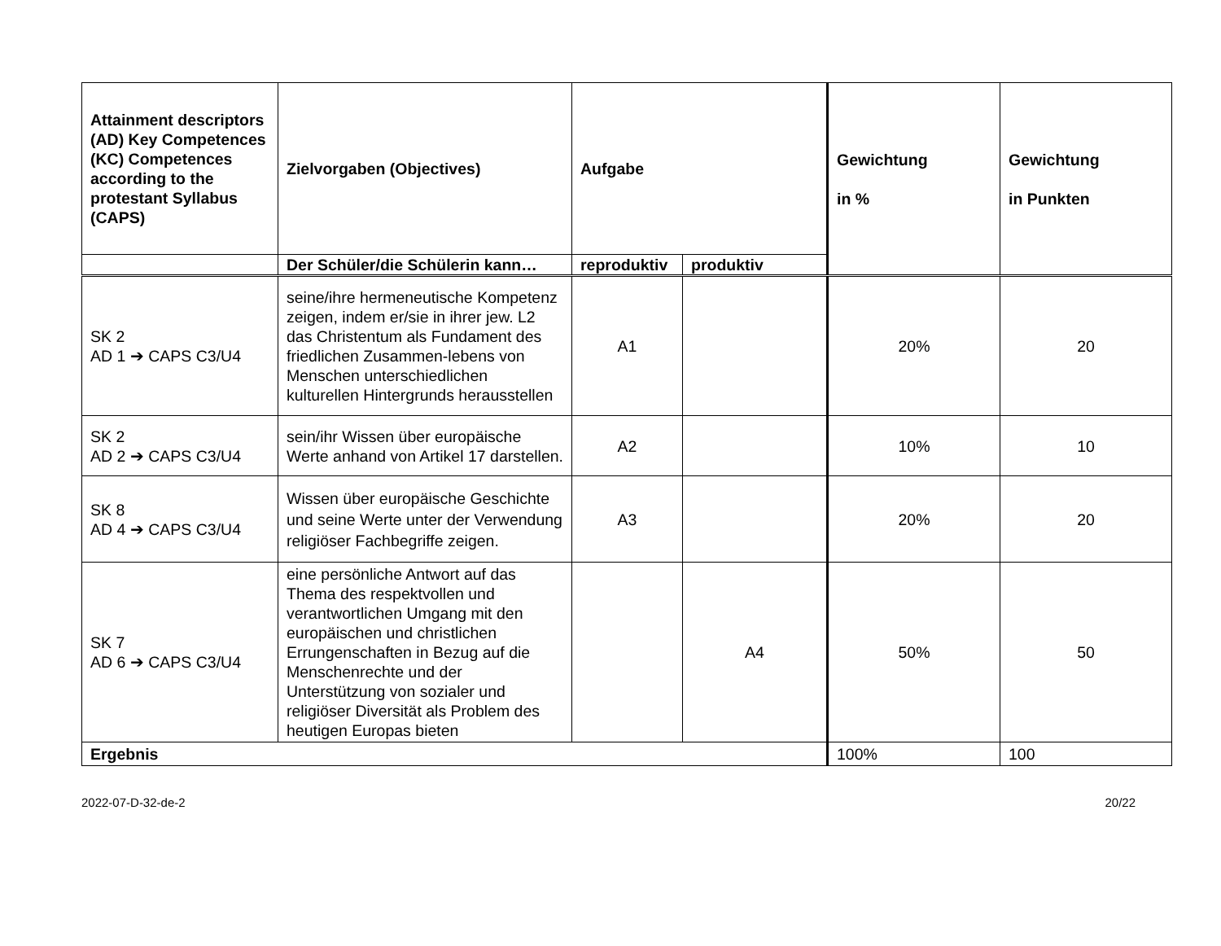| Attainment descriptors (AD) Key Competences (KC) Competences according to the protestant Syllabus (CAPS) | Zielvorgaben (Objectives) | Aufgabe | | Gewichtung in % | Gewichtung in Punkten |
| --- | --- | --- | --- | --- | --- |
| | Der Schüler/die Schülerin kann… | reproduktiv | produktiv | | |
| SK 2 AD 1 ➔ CAPS C3/U4 | seine/ihre hermeneutische Kompetenz zeigen, indem er/sie in ihrer jew. L2 das Christentum als Fundament des friedlichen Zusammen-lebens von Menschen unterschiedlichen kulturellen Hintergrunds herausstellen | A1 | | 20% | 20 |
| SK 2 AD 2 ➔ CAPS C3/U4 | sein/ihr Wissen über europäische Werte anhand von Artikel 17 darstellen. | A2 | | 10% | 10 |
| SK 8 AD 4 ➔ CAPS C3/U4 | Wissen über europäische Geschichte und seine Werte unter der Verwendung religiöser Fachbegriffe zeigen. | A3 | | 20% | 20 |
| SK 7 AD 6 ➔ CAPS C3/U4 | eine persönliche Antwort auf das Thema des respektvollen und verantwortlichen Umgang mit den europäischen und christlichen Errungenschaften in Bezug auf die Menschenrechte und der Unterstützung von sozialer und religiöser Diversität als Problem des heutigen Europas bieten | | A4 | 50% | 50 |
| Ergebnis | | | | 100% | 100 |
2022-07-D-32-de-2 20/22